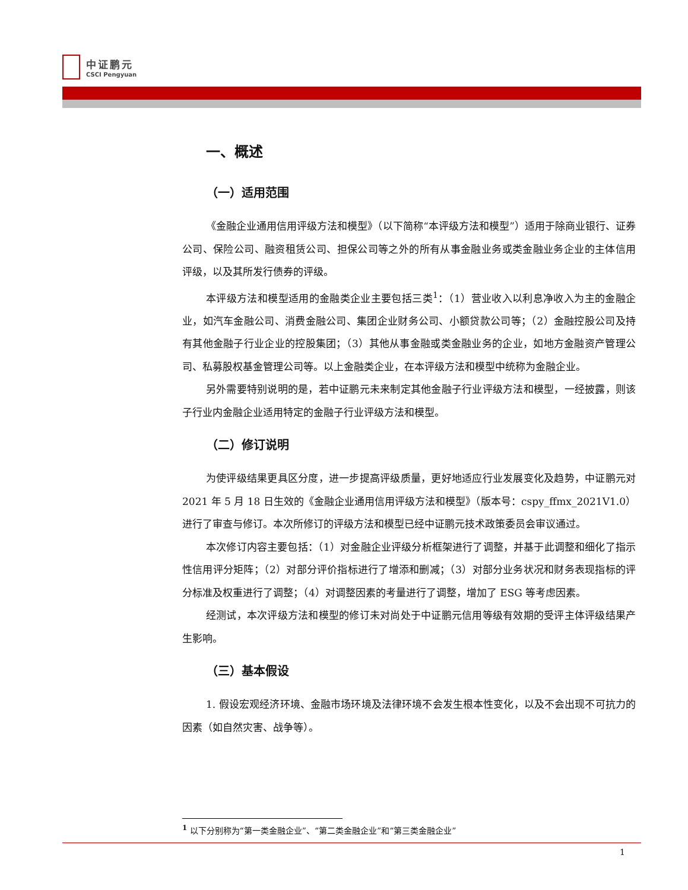中证鹏元
CSCI Pengyuan
一、概述
（一）适用范围
《金融企业通用信用评级方法和模型》（以下简称“本评级方法和模型”）适用于除商业银行、证券公司、保险公司、融资租赁公司、担保公司等之外的所有从事金融业务或类金融业务企业的主体信用评级，以及其所发行债券的评级。
本评级方法和模型适用的金融类企业主要包括三类<sup>1</sup>：（1）营业收入以利息净收入为主的金融企业，如汽车金融公司、消费金融公司、集团企业财务公司、小额贷款公司等；（2）金融控股公司及持有其他金融子行业企业的控股集团；（3）其他从事金融或类金融业务的企业，如地方金融资产管理公司、私募股权基金管理公司等。以上金融类企业，在本评级方法和模型中统称为金融企业。
另外需要特别说明的是，若中证鹏元未来制定其他金融子行业评级方法和模型，一经披露，则该子行业内金融企业适用特定的金融子行业评级方法和模型。
（二）修订说明
为使评级结果更具区分度，进一步提高评级质量，更好地适应行业发展变化及趋势，中证鹏元对 2021 年 5 月 18 日生效的《金融企业通用信用评级方法和模型》（版本号：cspy_ffmx_2021V1.0）进行了审查与修订。本次所修订的评级方法和模型已经中证鹏元技术政策委员会审议通过。
本次修订内容主要包括：（1）对金融企业评级分析框架进行了调整，并基于此调整和细化了指示性信用评分矩阵；（2）对部分评价指标进行了增添和删减；（3）对部分业务状况和财务表现指标的评分标准及权重进行了调整；（4）对调整因素的考量进行了调整，增加了 ESG 等考虑因素。
经测试，本次评级方法和模型的修订未对尚处于中证鹏元信用等级有效期的受评主体评级结果产生影响。
（三）基本假设
1. 假设宏观经济环境、金融市场环境及法律环境不会发生根本性变化，以及不会出现不可抗力的因素（如自然灾害、战争等）。
<sup>1</sup> 以下分别称为“第一类金融企业”、“第二类金融企业”和“第三类金融企业”
1